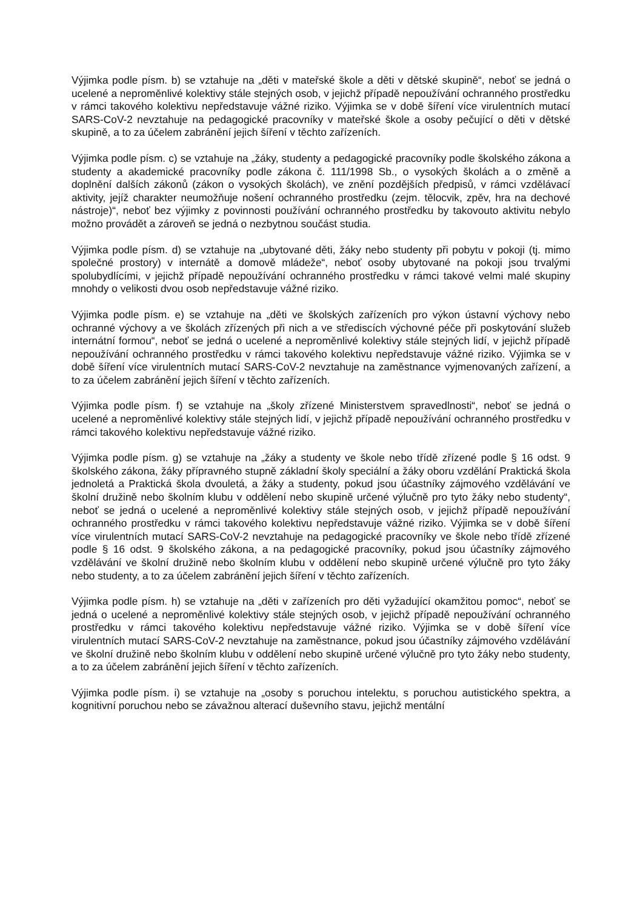Výjimka podle písm. b) se vztahuje na „děti v mateřské škole a děti v dětské skupině“, neboť se jedná o ucelené a neproměnlivé kolektivy stále stejných osob, v jejichž případě nepoužívání ochranného prostředku v rámci takového kolektivu nepředstavuje vážné riziko. Výjimka se v době šíření více virulentních mutací SARS-CoV-2 nevztahuje na pedagogické pracovníky v mateřské škole a osoby pečující o děti v dětské skupině, a to za účelem zabránění jejich šíření v těchto zařízeních.
Výjimka podle písm. c) se vztahuje na „žáky, studenty a pedagogické pracovníky podle školského zákona a studenty a akademické pracovníky podle zákona č. 111/1998 Sb., o vysokých školách a o změně a doplnění dalších zákonů (zákon o vysokých školách), ve znění pozdějších předpisů, v rámci vzdělávací aktivity, jejíž charakter neumožňuje nošení ochranného prostředku (zejm. tělocvik, zpěv, hra na dechové nástroje)“, neboť bez výjimky z povinnosti používání ochranného prostředku by takovouto aktivitu nebylo možno provádět a zároveň se jedná o nezbytnou součást studia.
Výjimka podle písm. d) se vztahuje na „ubytované děti, žáky nebo studenty při pobytu v pokoji (tj. mimo společné prostory) v internátě a domově mládeže“, neboť osoby ubytované na pokoji jsou trvalými spolubydlícími, v jejichž případě nepoužívání ochranného prostředku v rámci takové velmi malé skupiny mnohdy o velikosti dvou osob nepředstavuje vážné riziko.
Výjimka podle písm. e) se vztahuje na „děti ve školských zařízeních pro výkon ústavní výchovy nebo ochranné výchovy a ve školách zřízených při nich a ve střediscích výchovné péče při poskytování služeb internátní formou“, neboť se jedná o ucelené a neproměnlivé kolektivy stále stejných lidí, v jejichž případě nepoužívání ochranného prostředku v rámci takového kolektivu nepředstavuje vážné riziko. Výjimka se v době šíření více virulentních mutací SARS-CoV-2 nevztahuje na zaměstnance vyjmenovaných zařízení, a to za účelem zabránění jejich šíření v těchto zařízeních.
Výjimka podle písm. f) se vztahuje na „školy zřízené Ministerstvem spravedlnosti“, neboť se jedná o ucelené a neproměnlivé kolektivy stále stejných lidí, v jejichž případě nepoužívání ochranného prostředku v rámci takového kolektivu nepředstavuje vážné riziko.
Výjimka podle písm. g) se vztahuje na „žáky a studenty ve škole nebo třídě zřízené podle § 16 odst. 9 školského zákona, žáky přípravného stupně základní školy speciální a žáky oboru vzdělání Praktická škola jednoletá a Praktická škola dvouletá, a žáky a studenty, pokud jsou účastníky zájmového vzdělávání ve školní družině nebo školním klubu v oddělení nebo skupině určené výlučně pro tyto žáky nebo studenty“, neboť se jedná o ucelené a neproměnlivé kolektivy stále stejných osob, v jejichž případě nepoužívání ochranného prostředku v rámci takového kolektivu nepředstavuje vážné riziko. Výjimka se v době šíření více virulentních mutací SARS-CoV-2 nevztahuje na pedagogické pracovníky ve škole nebo třídě zřízené podle § 16 odst. 9 školského zákona, a na pedagogické pracovníky, pokud jsou účastníky zájmového vzdělávání ve školní družině nebo školním klubu v oddělení nebo skupině určené výlučně pro tyto žáky nebo studenty, a to za účelem zabránění jejich šíření v těchto zařízeních.
Výjimka podle písm. h) se vztahuje na „děti v zařízeních pro děti vyžadující okamžitou pomoc“, neboť se jedná o ucelené a neproměnlivé kolektivy stále stejných osob, v jejichž případě nepoužívání ochranného prostředku v rámci takového kolektivu nepředstavuje vážné riziko. Výjimka se v době šíření více virulentních mutací SARS-CoV-2 nevztahuje na zaměstnance, pokud jsou účastníky zájmového vzdělávání ve školní družině nebo školním klubu v oddělení nebo skupině určené výlučně pro tyto žáky nebo studenty, a to za účelem zabránění jejich šíření v těchto zařízeních.
Výjimka podle písm. i) se vztahuje na „osoby s poruchou intelektu, s poruchou autistického spektra, a kognitivní poruchou nebo se závažnou alterací duševního stavu, jejichž mentální